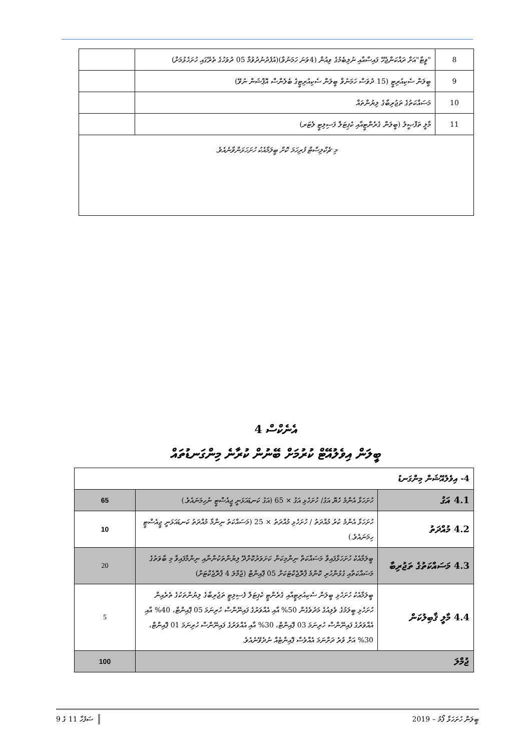| 8 | "ވީޓާ"އަށް ދައްކަންޖެހޭ ފައިސާއާއި ނުލިބެމުގެ ވިއުން (4ވަނަ ހަމަނުވާ)(އުފެދުނުދުވުމާ 05 ދުވަހުގެ ތެރޭގައި ހުށަހެޅުމަށް) | |
| 9 | ބީލަން ސެކިއުރިޓީ (15 ދުވަސް ހަމަނުވާ ބީލަން ސެކިއުރިޓީގެ ބެލެންސް އޮޕްޝަން ނުވޭ) | |
| 10 | މަސައްކަތުގެ ތަޖުރިބާގެ ލިޔުންތައް | |
| 11 | މާލީ ތަފްޞީލު (ބީލަން ގެރެންޓީއާއި ކެޕިޓަލް ފަސިލިޓީ ލެޓަރ) | |
| މި ޗެކްލިސްޓް ފުރިހަމަ ކޮށް ބީލަމާއެކު ހުށަހަޅަންވާނެއެވެ. | | |
އެނެކްސް 4
ބީލަން އިވެލުއޭޓް ކުރުމަށް ބޭނުން ކުރާނެ މިންގަނޑުތައް
| 4- އިވެލުއޭޝަން މިންގަނޑު | | |
| 4.1 އަގު | ހުށަހަޅާ އެންމެ ހެޔޮ އަގު/ ހުށަހެޅި އަގު × 65 (އަގު ކަނޑައަޅަނީ ޖީއެސްޓީ ނުހިމަނައެވެ.) | 65 |
| 4.2 މުއްދަތު | ހުށަހަޅާ އެންމެ ކުރު މުއްދަތު / ހުށަހެޅި މުއްދަތު × 25 (މަސައްކަތު ނިންމާ މުއްދަތު ކަނޑައަޅަނީ ޖީއެސްޓީ ހިމަނައެވެ.) | 10 |
| 4.3 މަސައްކަތުގެ ތަޖުރިބާ | ބީލަމާއެކު ހުށަހަޅާފައިވާ މަސައްކަތް ނިންމިކަން ކަށަވަރުކޮށްދޭ ލިޔުންތަކުންނާއި ނިންމާފައިވާ މި ބާވަތުގެ މަސައްކަތާއި ގުޅުންހުރި ކޮންމެ ޕްރޮޖެކްޓަކަށް 05 ޕޮއިންޓް (ޖުމްލަ 4 ޕްރޮޖެކްޓަށް) | 20 |
| 4.4 މާލީ ޤާބިލުކަން | ބީލަމާއެކު ހުށަހެޅި ބީލަން ސެކިއުރިޓީއާއި ގެރެންޓީ ކެޕިޓަލް ފެސިލިޓީ ތަޖުރިބާގެ ލިޔުންތަކުގެ ތެރެއިން ހުށަހެޅި ބީލަމުގެ ވެލިއުގެ މަދުވެގެން 50% އާއި އެއްވަރުގެ ފައިނޭންސް ހުރިނަމަ 05 ޕޮއިންޓް، 40% އާއި އެއްވަރުގެ ފައިނޭންސް ހުރިނަމަ 03 ޕޮއިންޓް، 30% އާއި އެއްވަރުގެ ފައިނޭންސް ހުރިނަމަ 01 ޕޮއިންޓް، 30% އަށް ވުރެ ދަށްނަމަ އެއްވެސް ޕޮއިންޓެއް ނުދެވޭނެއެވެ. | 5 |
| ޖުމްލަ | | 100 |
ބީލަން ހުށަހަޅާ ފޯމު – 2019 ސަފުހާ 11 ގެ 9